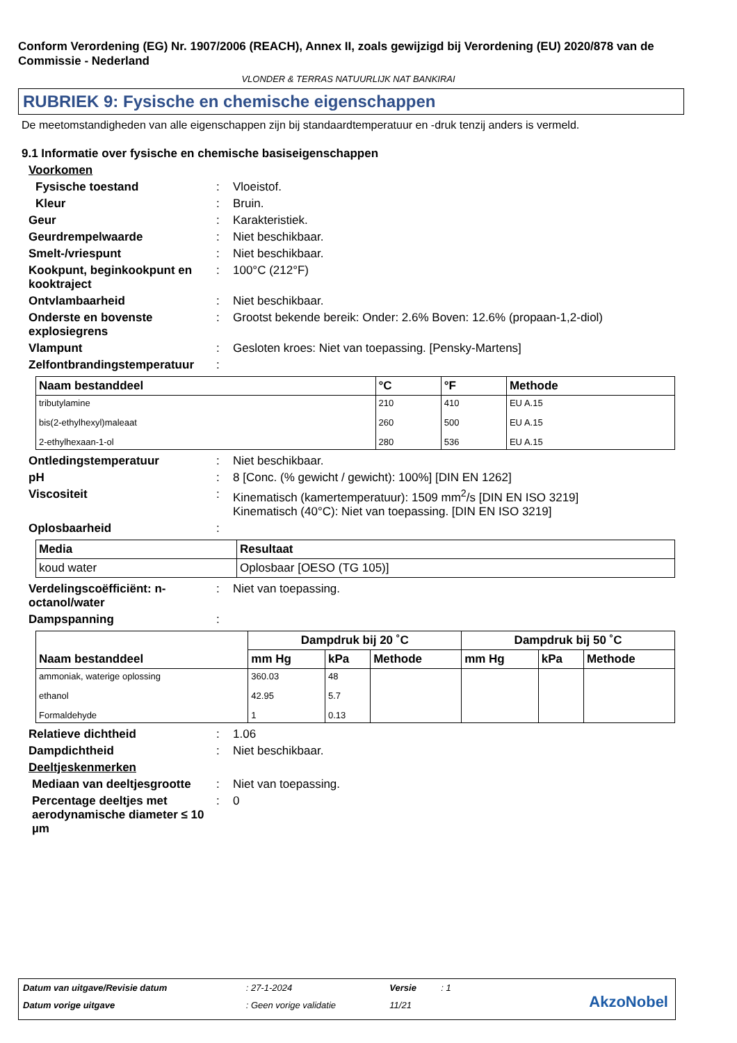Conform Verordening (EG) Nr. 1907/2006 (REACH), Annex II, zoals gewijzigd bij Verordening (EU) 2020/878 van de Commissie - Nederland
VLONDER & TERRAS NATUURLIJK NAT BANKIRAI
RUBRIEK 9: Fysische en chemische eigenschappen
De meetomstandigheden van alle eigenschappen zijn bij standaardtemperatuur en -druk tenzij anders is vermeld.
9.1 Informatie over fysische en chemische basiseigenschappen
Voorkomen
Fysische toestand : Vloeistof.
Kleur : Bruin.
Geur : Karakteristiek.
Geurdrempelwaarde : Niet beschikbaar.
Smelt-/vriespunt : Niet beschikbaar.
Kookpunt, beginkookpunt en kooktraject
: 100°C (212°F)
Ontvlambaarheid : Niet beschikbaar.
Onderste en bovenste explosiegrens
: Grootst bekende bereik: Onder: 2.6% Boven: 12.6% (propaan-1,2-diol)
Vlampunt : Gesloten kroes: Niet van toepassing. [Pensky-Martens]
Zelfontbrandingstemperatuur
:
| Naam bestanddeel | °C | °F | Methode |
| --- | --- | --- | --- |
| tributylamine | 210 | 410 | EU A.15 |
| bis(2-ethylhexyl)maleaat | 260 | 500 | EU A.15 |
| 2-ethylhexaan-1-ol | 280 | 536 | EU A.15 |
Ontledingstemperatuur : Niet beschikbaar.
pH : 8 [Conc. (% gewicht / gewicht): 100%] [DIN EN 1262]
Viscositeit : Kinematisch (kamertemperatuur): 1509 mm<sup>2</sup>/s [DIN EN ISO 3219]
Kinematisch (40°C): Niet van toepassing. [DIN EN ISO 3219]
Oplosbaarheid :
| Media | Resultaat |
| --- | --- |
| koud water | Oplosbaar [OESO (TG 105)] |
Verdelingscoëfficiënt: n-octanol/water
: Niet van toepassing.
Dampspanning :
| Naam bestanddeel | Dampdruk bij 20 ˚C | | | Dampdruk bij 50 ˚C | | |
| --- | --- | --- | --- | --- | --- | --- |
| | mm Hg | kPa | Methode | mm Hg | kPa | Methode |
| ammoniak, waterige oplossing | 360.03 | 48 | | | | |
| ethanol | 42.95 | 5.7 | | | | |
| Formaldehyde | 1 | 0.13 | | | | |
Relatieve dichtheid : 1.06
Dampdichtheid : Niet beschikbaar.
Deeltjeskenmerken
Mediaan van deeltjesgrootte
: Niet van toepassing.
Percentage deeltjes met aerodynamische diameter ≤ 10 µm
: 0
| Datum van uitgave/Revisie datum | : 27-1-2024 | Versie | : 1 |
| Datum vorige uitgave | : Geen vorige validatie | 11/21 | |
AkzoNobel